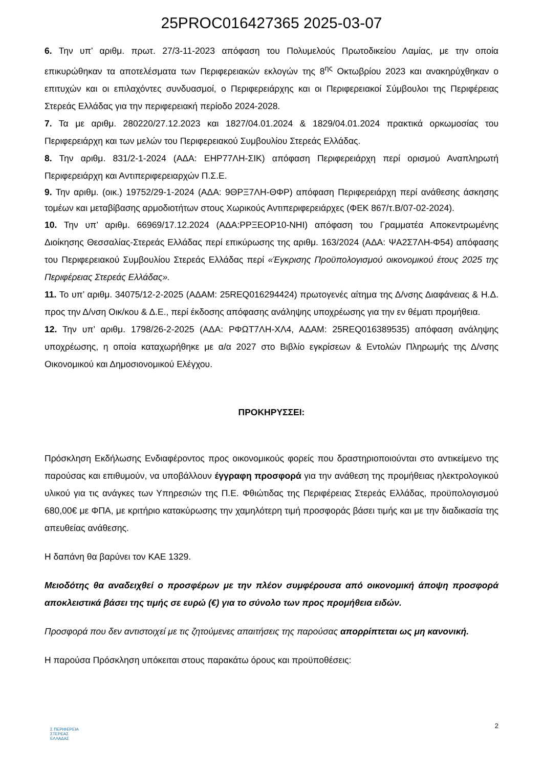25PROC016427365 2025-03-07
6. Την υπ’ αριθμ. πρωτ. 27/3-11-2023 απόφαση του Πολυμελούς Πρωτοδικείου Λαμίας, με την οποία επικυρώθηκαν τα αποτελέσματα των Περιφερειακών εκλογών της 8<sup>ης</sup> Οκτωβρίου 2023 και ανακηρύχθηκαν ο επιτυχών και οι επιλαχόντες συνδυασμοί, ο Περιφερειάρχης και οι Περιφερειακοί Σύμβουλοι της Περιφέρειας Στερεάς Ελλάδας για την περιφερειακή περίοδο 2024-2028.
7. Τα με αριθμ. 280220/27.12.2023 και 1827/04.01.2024 & 1829/04.01.2024 πρακτικά ορκωμοσίας του Περιφερειάρχη και των μελών του Περιφερειακού Συμβουλίου Στερεάς Ελλάδας.
8. Την αριθμ. 831/2-1-2024 (ΑΔΑ: ΕΗΡ77ΛΗ-ΣΙΚ) απόφαση Περιφερειάρχη περί ορισμού Αναπληρωτή Περιφερειάρχη και Αντιπεριφερειαρχών Π.Σ.Ε.
9. Την αριθμ. (οικ.) 19752/29-1-2024 (ΑΔΑ: 9ΘΡΞ7ΛΗ-ΘΦΡ) απόφαση Περιφερειάρχη περί ανάθεσης άσκησης τομέων και μεταβίβασης αρμοδιοτήτων στους Χωρικούς Αντιπεριφερειάρχες (ΦΕΚ 867/τ.Β/07-02-2024).
10. Την υπ’ αριθμ. 66969/17.12.2024 (ΑΔΑ:ΡΡΞΕΟΡ10-ΝΗΙ) απόφαση του Γραμματέα Αποκεντρωμένης Διοίκησης Θεσσαλίας-Στερεάς Ελλάδας περί επικύρωσης της αριθμ. 163/2024 (ΑΔΑ: ΨΑ2Σ7ΛΗ-Φ54) απόφασης του Περιφερειακού Συμβουλίου Στερεάς Ελλάδας περί «Έγκρισης Προϋπολογισμού οικονομικού έτους 2025 της Περιφέρειας Στερεάς Ελλάδας».
11. Το υπ’ αριθμ. 34075/12-2-2025 (ΑΔΑΜ: 25REQ016294424) πρωτογενές αίτημα της Δ/νσης Διαφάνειας & Η.Δ. προς την Δ/νση Οικ/κου & Δ.Ε., περί έκδοσης απόφασης ανάληψης υποχρέωσης για την εν θέματι προμήθεια.
12. Την υπ’ αριθμ. 1798/26-2-2025 (ΑΔΑ: ΡΦΩΤ7ΛΗ-ΧΛ4, ΑΔΑΜ: 25REQ016389535) απόφαση ανάληψης υποχρέωσης, η οποία καταχωρήθηκε με α/α 2027 στο Βιβλίο εγκρίσεων & Εντολών Πληρωμής της Δ/νσης Οικονομικού και Δημοσιονομικού Ελέγχου.
ΠΡΟΚΗΡΥΣΣΕΙ:
Πρόσκληση Εκδήλωσης Ενδιαφέροντος προς οικονομικούς φορείς που δραστηριοποιούνται στο αντικείμενο της παρούσας και επιθυμούν, να υποβάλλουν έγγραφη προσφορά για την ανάθεση της προμήθειας ηλεκτρολογικού υλικού για τις ανάγκες των Υπηρεσιών της Π.Ε. Φθιώτιδας της Περιφέρειας Στερεάς Ελλάδας, προϋπολογισμού 680,00€ με ΦΠΑ, με κριτήριο κατακύρωσης την χαμηλότερη τιμή προσφοράς βάσει τιμής και με την διαδικασία της απευθείας ανάθεσης.
Η δαπάνη θα βαρύνει τον ΚΑΕ 1329.
Μειοδότης θα αναδειχθεί ο προσφέρων με την πλέον συμφέρουσα από οικονομική άποψη προσφορά αποκλειστικά βάσει της τιμής σε ευρώ (€) για το σύνολο των προς προμήθεια ειδών.
Προσφορά που δεν αντιστοιχεί με τις ζητούμενες απαιτήσεις της παρούσας απορρίπτεται ως μη κανονική.
Η παρούσα Πρόσκληση υπόκειται στους παρακάτω όρους και προϋποθέσεις:
2
Σ ΠΕΡΙΦΕΡΕΙΑ
ΣΤΕΡΕΑΣ
ΕΛΛΑΔΑΣ